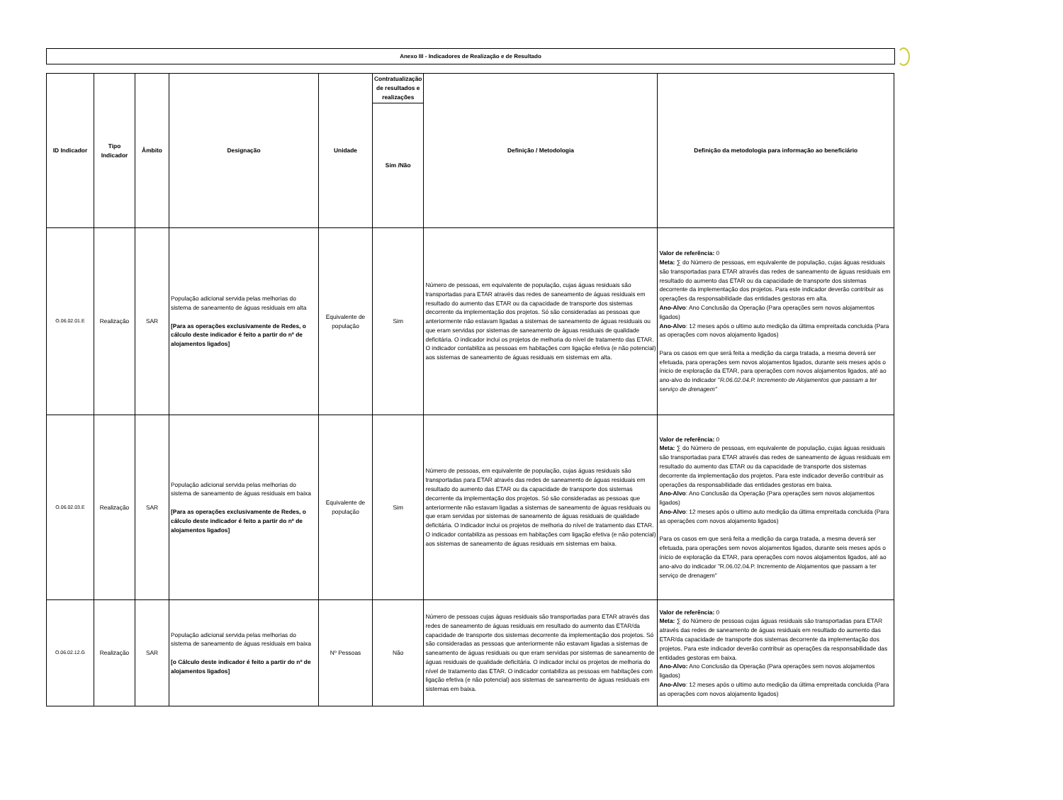Anexo III - Indicadores de Realização e de Resultado
| ID Indicador | Tipo Indicador | Âmbito | Designação | Unidade | Contratualização de resultados e realizações | Definição / Metodologia | Definição da metodologia para informação ao beneficiário |
| --- | --- | --- | --- | --- | --- | --- | --- |
| | | | | | Sim /Não | | |
| O.06.02.01.E | Realização | SAR | População adicional servida pelas melhorias do sistema de saneamento de águas residuais em alta [Para as operações exclusivamente de Redes, o cálculo deste indicador é feito a partir do nº de alojamentos ligados] | Equivalente de população | Sim | Número de pessoas, em equivalente de população, cujas águas residuais são transportadas para ETAR através das redes de saneamento de águas residuais em resultado do aumento das ETAR ou da capacidade de transporte dos sistemas decorrente da implementação dos projetos. Só são consideradas as pessoas que anteriormente não estavam ligadas a sistemas de saneamento de águas residuais ou que eram servidas por sistemas de saneamento de águas residuais de qualidade deficitária. O indicador inclui os projetos de melhoria do nível de tratamento das ETAR. O indicador contabiliza as pessoas em habitações com ligação efetiva (e não potencial) aos sistemas de saneamento de águas residuais em sistemas em alta. | Valor de referência: 0 Meta: ∑ do Número de pessoas, em equivalente de população, cujas águas residuais são transportadas para ETAR através das redes de saneamento de águas residuais em resultado do aumento das ETAR ou da capacidade de transporte dos sistemas decorrente da implementação dos projetos. Para este indicador deverão contribuir as operações da responsabilidade das entidades gestoras em alta. Ano-Alvo : Ano Conclusão da Operação (Para operações sem novos alojamentos ligados) Ano-Alvo : 12 meses após o ultimo auto medição da última empreitada concluida (Para as operações com novos alojamento ligados) Para os casos em que será feita a medição da carga tratada, a mesma deverá ser efetuada, para operações sem novos alojamentos ligados, durante seis meses após o ínicio de exploração da ETAR, para operações com novos alojamentos ligados, até ao ano-alvo do indicador " R.06.02.04.P. Incremento de Alojamentos que passam a ter serviço de drenagem" |
| O.06.02.03.E | Realização | SAR | População adicional servida pelas melhorias do sistema de saneamento de águas residuais em baixa [Para as operações exclusivamente de Redes, o cálculo deste indicador é feito a partir do nº de alojamentos ligados] | Equivalente de população | Sim | Número de pessoas, em equivalente de população, cujas águas residuais são transportadas para ETAR através das redes de saneamento de águas residuais em resultado do aumento das ETAR ou da capacidade de transporte dos sistemas decorrente da implementação dos projetos. Só são consideradas as pessoas que anteriormente não estavam ligadas a sistemas de saneamento de águas residuais ou que eram servidas por sistemas de saneamento de águas residuais de qualidade deficitária. O indicador inclui os projetos de melhoria do nível de tratamento das ETAR. O indicador contabiliza as pessoas em habitações com ligação efetiva (e não potencial) aos sistemas de saneamento de águas residuais em sistemas em baixa. | Valor de referência: 0 Meta: ∑ do Número de pessoas, em equivalente de população, cujas águas residuais são transportadas para ETAR através das redes de saneamento de águas residuais em resultado do aumento das ETAR ou da capacidade de transporte dos sistemas decorrente da implementação dos projetos. Para este indicador deverão contribuir as operações da responsabilidade das entidades gestoras em baixa. Ano-Alvo : Ano Conclusão da Operação (Para operações sem novos alojamentos ligados) Ano-Alvo : 12 meses após o ultimo auto medição da última empreitada concluida (Para as operações com novos alojamento ligados) Para os casos em que será feita a medição da carga tratada, a mesma deverá ser efetuada, para operações sem novos alojamentos ligados, durante seis meses após o ínicio de exploração da ETAR, para operações com novos alojamentos ligados, até ao ano-alvo do indicador "R.06.02.04.P. Incremento de Alojamentos que passam a ter serviço de drenagem" |
| O.06.02.12.G | Realização | SAR | População adicional servida pelas melhorias do sistema de saneamento de águas residuais em baixa [o Cálculo deste indicador é feito a partir do nº de alojamentos ligados] | Nº Pessoas | Não | Número de pessoas cujas águas residuais são transportadas para ETAR através das redes de saneamento de águas residuais em resultado do aumento das ETAR/da capacidade de transporte dos sistemas decorrente da implementação dos projetos. Só são consideradas as pessoas que anteriormente não estavam ligadas a sistemas de saneamento de águas residuais ou que eram servidas por sistemas de saneamento de águas residuais de qualidade deficitária. O indicador inclui os projetos de melhoria do nível de tratamento das ETAR. O indicador contabiliza as pessoas em habitações com ligação efetiva (e não potencial) aos sistemas de saneamento de águas residuais em sistemas em baixa. | Valor de referência: 0 Meta: ∑ do Número de pessoas cujas águas residuais são transportadas para ETAR através das redes de saneamento de águas residuais em resultado do aumento das ETAR/da capacidade de transporte dos sistemas decorrente da implementação dos projetos. Para este indicador deverão contribuir as operações da responsabilidade das entidades gestoras em baixa. Ano-Alvo: Ano Conclusão da Operação (Para operações sem novos alojamentos ligados) Ano-Alvo : 12 meses após o ultimo auto medição da última empreitada concluida (Para as operações com novos alojamento ligados) |